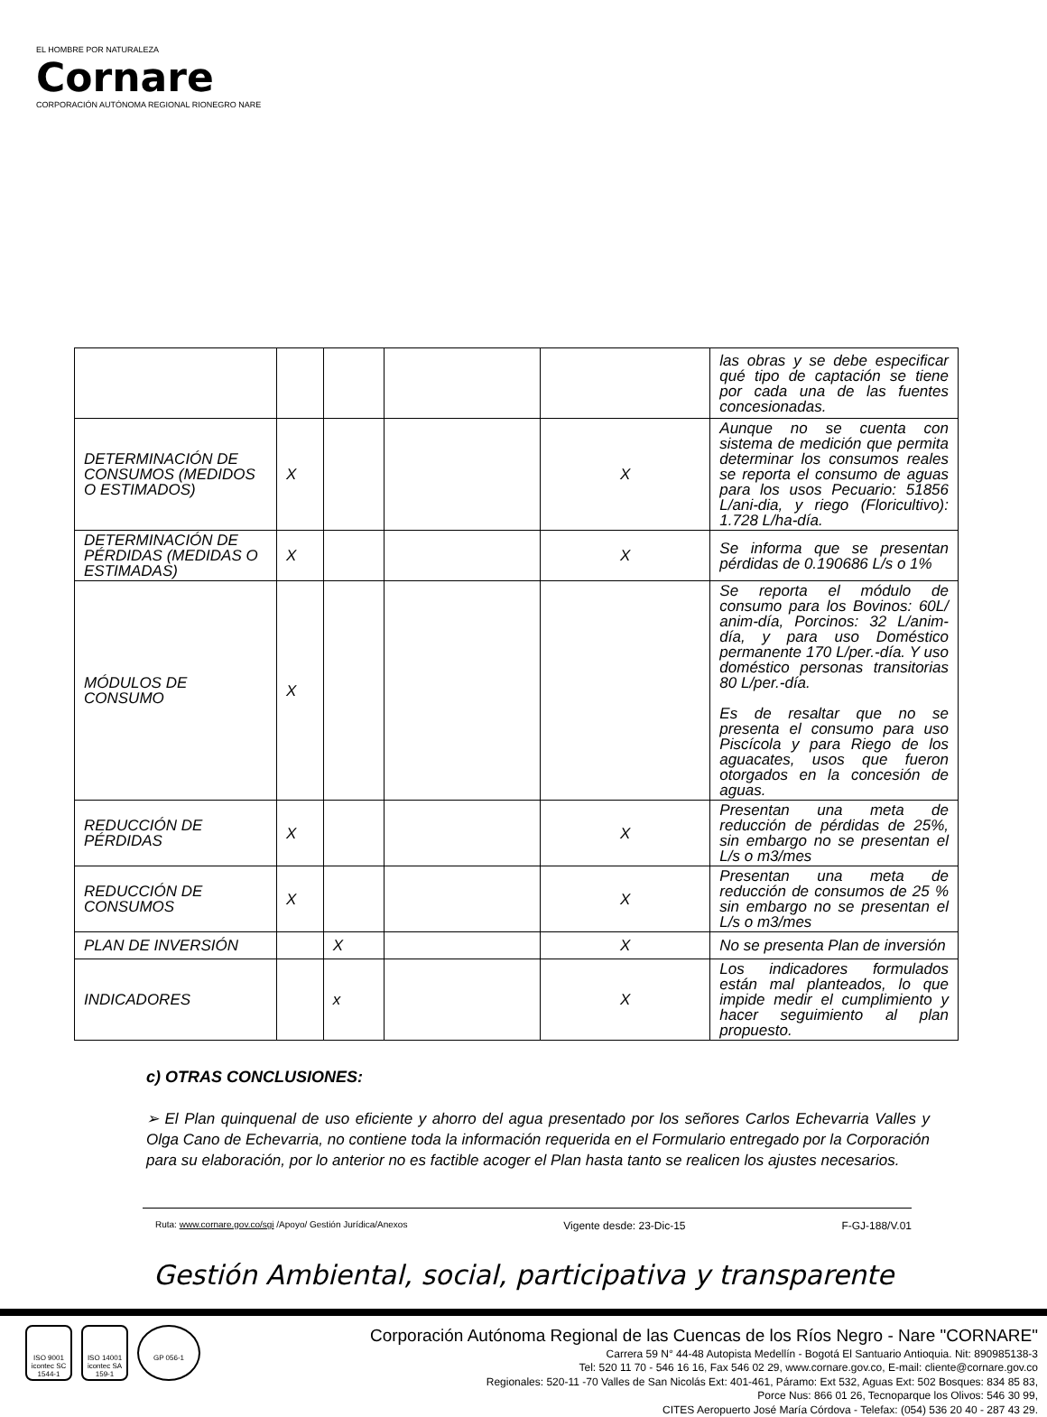EL HOMBRE POR NATURALEZA
Cornare
CORPORACIÓN AUTÓNOMA REGIONAL RIONEGRO NARE
| | | | | | las obras y se debe especificar qué tipo de captación se tiene por cada una de las fuentes concesionadas. |
| DETERMINACIÓN DE CONSUMOS (MEDIDOS O ESTIMADOS) | X | | | X | Aunque no se cuenta con sistema de medición que permita determinar los consumos reales se reporta el consumo de aguas para los usos Pecuario: 51856 L/ani-dia, y riego (Floricultivo): 1.728 L/ha-día. |
| DETERMINACIÓN DE PÉRDIDAS (MEDIDAS O ESTIMADAS) | X | | | X | Se informa que se presentan pérdidas de 0.190686 L/s o 1% |
| MÓDULOS DE CONSUMO | X | | | | Se reporta el módulo de consumo para los Bovinos: 60L/ anim-día, Porcinos: 32 L/anim-día, y para uso Doméstico permanente 170 L/per.-día. Y uso doméstico personas transitorias 80 L/per.-día. Es de resaltar que no se presenta el consumo para uso Piscícola y para Riego de los aguacates, usos que fueron otorgados en la concesión de aguas. |
| REDUCCIÓN DE PÉRDIDAS | X | | | X | Presentan una meta de reducción de pérdidas de 25%, sin embargo no se presentan el L/s o m3/mes |
| REDUCCIÓN DE CONSUMOS | X | | | X | Presentan una meta de reducción de consumos de 25 % sin embargo no se presentan el L/s o m3/mes |
| PLAN DE INVERSIÓN | | X | | X | No se presenta Plan de inversión |
| INDICADORES | | x | | X | Los indicadores formulados están mal planteados, lo que impide medir el cumplimiento y hacer seguimiento al plan propuesto. |
c) OTRAS CONCLUSIONES:
➢ El Plan quinquenal de uso eficiente y ahorro del agua presentado por los señores Carlos Echevarria Valles y Olga Cano de Echevarria, no contiene toda la información requerida en el Formulario entregado por la Corporación para su elaboración, por lo anterior no es factible acoger el Plan hasta tanto se realicen los ajustes necesarios.
Ruta: www.cornare.gov.co/sgi /Apoyo/ Gestión Jurídica/Anexos Vigente desde: 23-Dic-15 F-GJ-188/V.01
Gestión Ambiental, social, participativa y transparente
ISO 9001 icontec SC 1544-1
ISO 14001 icontec SA 159-1
GP 056-1
Corporación Autónoma Regional de las Cuencas de los Ríos Negro - Nare "CORNARE"
Carrera 59 N° 44-48 Autopista Medellín - Bogotá El Santuario Antioquia. Nit: 890985138-3
Tel: 520 11 70 - 546 16 16, Fax 546 02 29, www.cornare.gov.co, E-mail: cliente@cornare.gov.co
Regionales: 520-11 -70 Valles de San Nicolás Ext: 401-461, Páramo: Ext 532, Aguas Ext: 502 Bosques: 834 85 83,
Porce Nus: 866 01 26, Tecnoparque los Olivos: 546 30 99,
CITES Aeropuerto José María Córdova - Telefax: (054) 536 20 40 - 287 43 29.